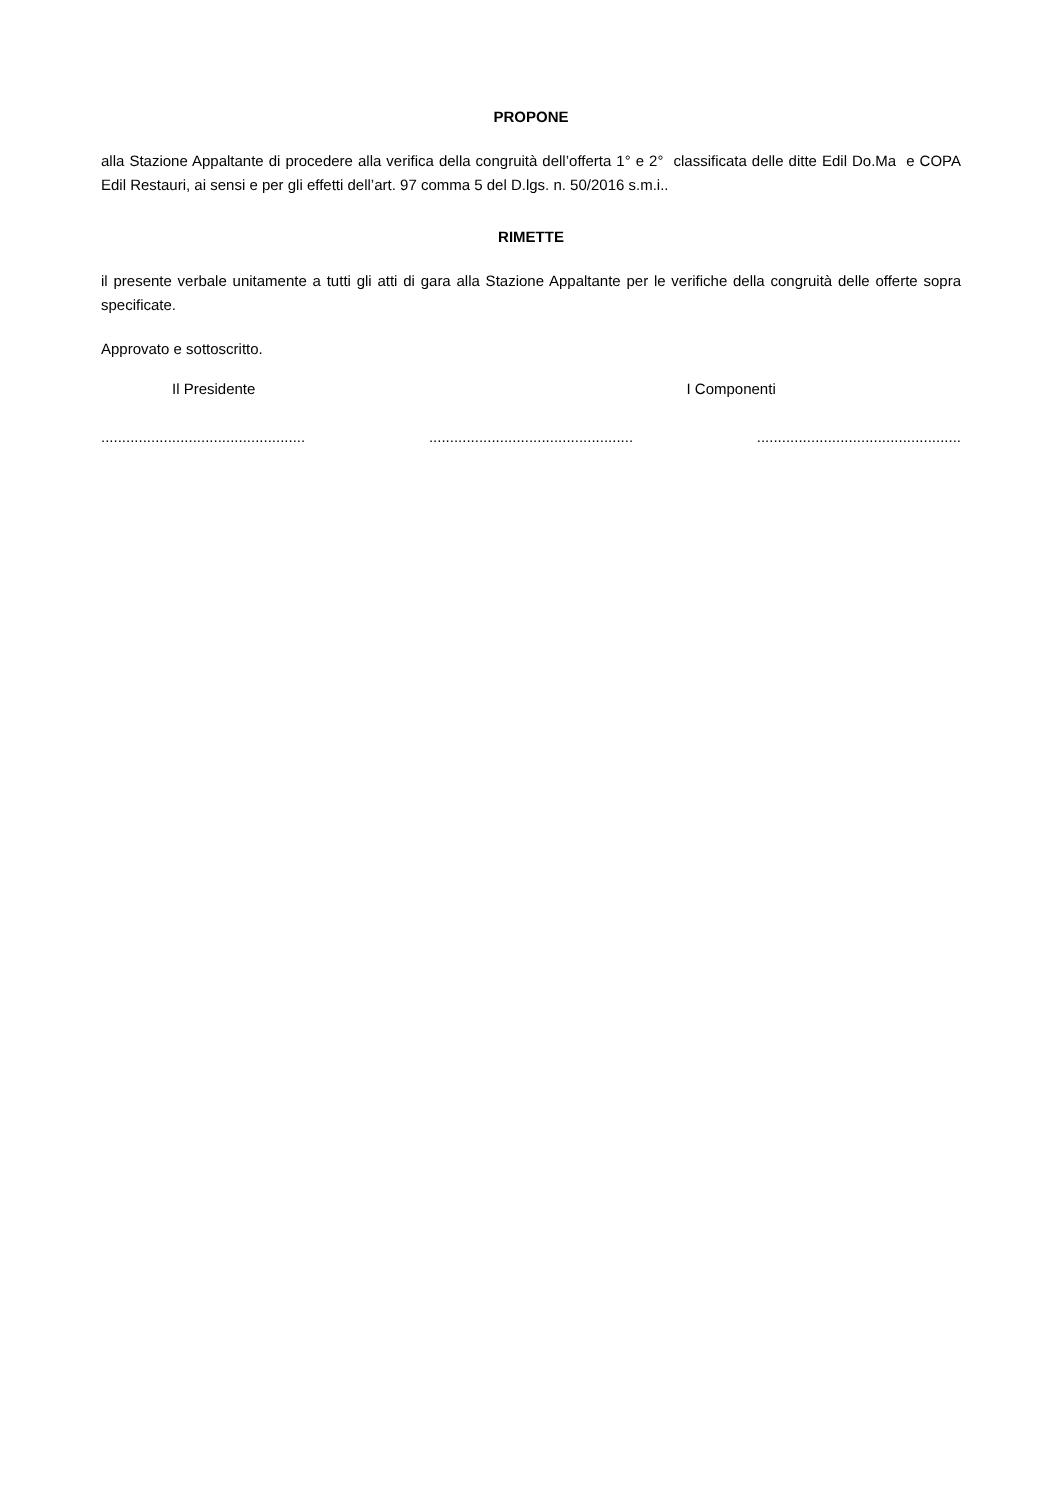PROPONE
alla Stazione Appaltante di procedere alla verifica della congruità dell’offerta 1° e 2° classificata delle ditte Edil Do.Ma e COPA Edil Restauri, ai sensi e per gli effetti dell’art. 97 comma 5 del D.lgs. n. 50/2016 s.m.i..
RIMETTE
il presente verbale unitamente a tutti gli atti di gara alla Stazione Appaltante per le verifiche della congruità delle offerte sopra specificate.
Approvato e sottoscritto.
Il Presidente I Componenti
................................................. ................................................. .................................................